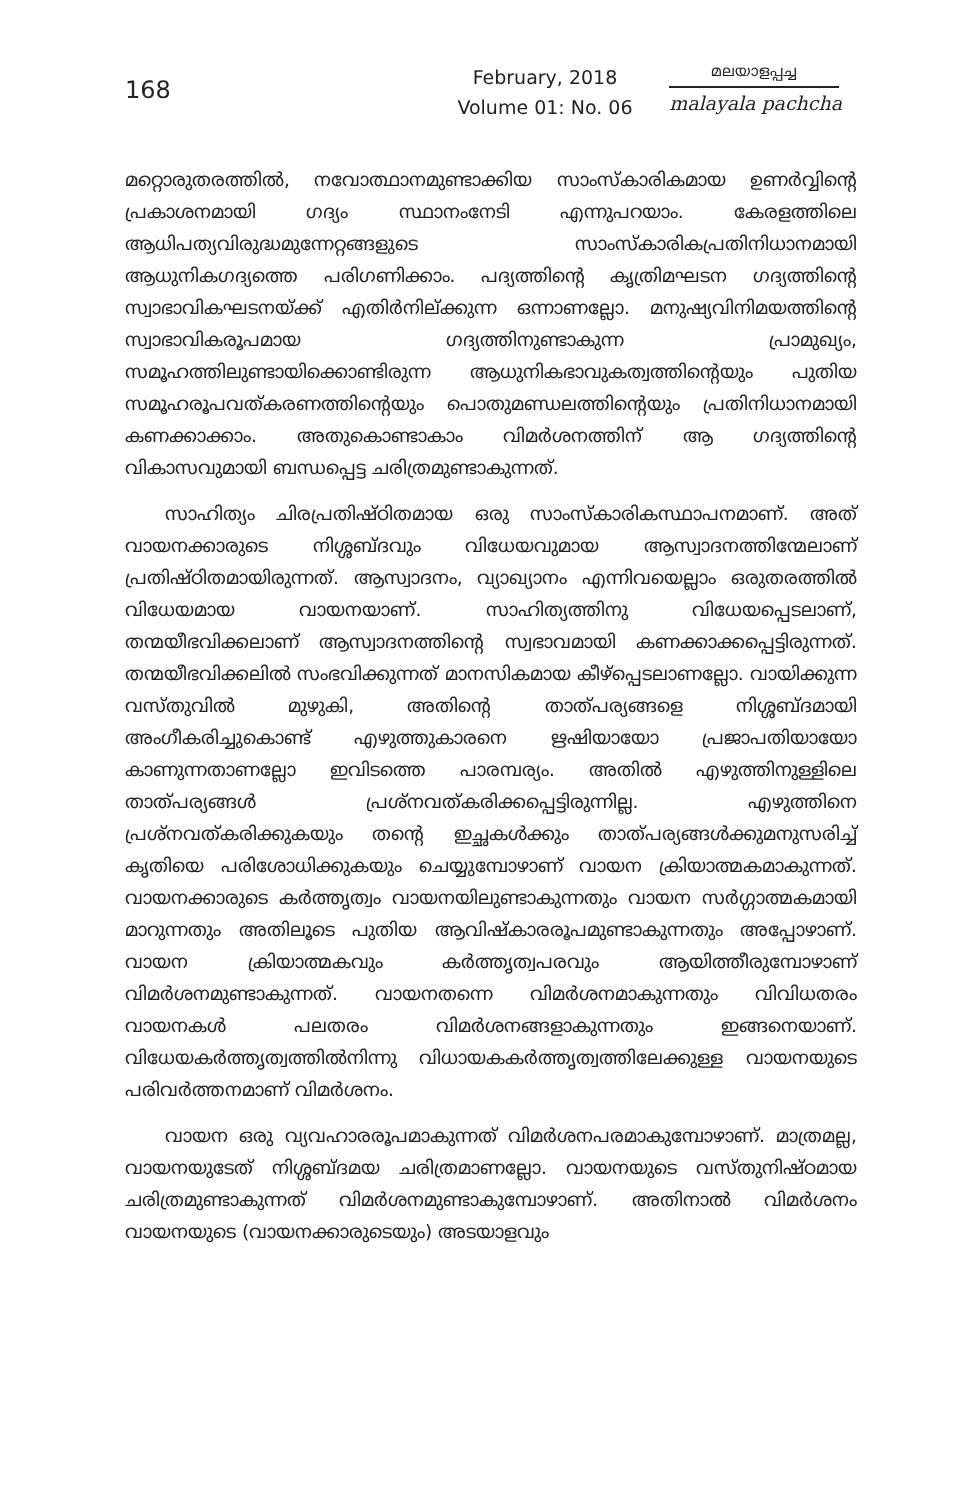168
February, 2018
Volume 01: No. 06
മലയാളപ്പച്ച
malayala pachcha
മറ്റൊരുതരത്തിൽ, നവോത്ഥാനമുണ്ടാക്കിയ സാംസ്കാരികമായ ഉണർവ്വിന്റെ പ്രകാശനമായി ഗദ്യം സ്ഥാനംനേടി എന്നുപറയാം. കേരളത്തിലെ ആധിപത്യവിരുദ്ധമുന്നേറ്റങ്ങളുടെ സാംസ്കാരികപ്രതിനിധാനമായി ആധുനികഗദ്യത്തെ പരിഗണിക്കാം. പദ്യത്തിന്റെ കൃത്രിമഘടന ഗദ്യത്തിന്റെ സ്വാഭാവികഘടനയ്ക്ക് എതിർനില്ക്കുന്ന ഒന്നാണല്ലോ. മനുഷ്യവിനിമയത്തിന്റെ സ്വാഭാവികരൂപമായ ഗദ്യത്തിനുണ്ടാകുന്ന പ്രാമുഖ്യം, സമൂഹത്തിലുണ്ടായിക്കൊണ്ടിരുന്ന ആധുനികഭാവുകത്വത്തിന്റെയും പുതിയ സമൂഹരൂപവത്കരണത്തിന്റെയും പൊതുമണ്ഡലത്തിന്റെയും പ്രതിനിധാനമായി കണക്കാക്കാം. അതുകൊണ്ടാകാം വിമർശനത്തിന് ആ ഗദ്യത്തിന്റെ വികാസവുമായി ബന്ധപ്പെട്ട ചരിത്രമുണ്ടാകുന്നത്.
സാഹിത്യം ചിരപ്രതിഷ്ഠിതമായ ഒരു സാംസ്കാരികസ്ഥാപനമാണ്. അത് വായനക്കാരുടെ നിശ്ശബ്ദവും വിധേയവുമായ ആസ്വാദനത്തിന്മേലാണ് പ്രതിഷ്ഠിതമായിരുന്നത്. ആസ്വാദനം, വ്യാഖ്യാനം എന്നിവയെല്ലാം ഒരുതരത്തിൽ വിധേയമായ വായനയാണ്. സാഹിത്യത്തിനു വിധേയപ്പെടലാണ്, തന്മയീഭവിക്കലാണ് ആസ്വാദനത്തിന്റെ സ്വഭാവമായി കണക്കാക്കപ്പെട്ടിരുന്നത്. തന്മയീഭവിക്കലിൽ സംഭവിക്കുന്നത് മാനസികമായ കീഴ്പ്പെടലാണല്ലോ. വായിക്കുന്ന വസ്തുവിൽ മുഴുകി, അതിന്റെ താത്പര്യങ്ങളെ നിശ്ശബ്ദമായി അംഗീകരിച്ചുകൊണ്ട് എഴുത്തുകാരനെ ഋഷിയായോ പ്രജാപതിയായോ കാണുന്നതാണല്ലോ ഇവിടത്തെ പാരമ്പര്യം. അതിൽ എഴുത്തിനുള്ളിലെ താത്പര്യങ്ങൾ പ്രശ്നവത്കരിക്കപ്പെട്ടിരുന്നില്ല. എഴുത്തിനെ പ്രശ്നവത്കരിക്കുകയും തന്റെ ഇച്ഛകൾക്കും താത്പര്യങ്ങൾക്കുമനുസരിച്ച് കൃതിയെ പരിശോധിക്കുകയും ചെയ്യുമ്പോഴാണ് വായന ക്രിയാത്മകമാകുന്നത്. വായനക്കാരുടെ കർത്തൃത്വം വായനയിലുണ്ടാകുന്നതും വായന സർഗ്ഗാത്മകമായി മാറുന്നതും അതിലൂടെ പുതിയ ആവിഷ്കാരരൂപമുണ്ടാകുന്നതും അപ്പോഴാണ്. വായന ക്രിയാത്മകവും കർത്തൃത്വപരവും ആയിത്തീരുമ്പോഴാണ് വിമർശനമുണ്ടാകുന്നത്. വായനതന്നെ വിമർശനമാകുന്നതും വിവിധതരം വായനകൾ പലതരം വിമർശനങ്ങളാകുന്നതും ഇങ്ങനെയാണ്. വിധേയകർത്തൃത്വത്തിൽനിന്നു വിധായകകർത്തൃത്വത്തിലേക്കുള്ള വായനയുടെ പരിവർത്തനമാണ് വിമർശനം.
വായന ഒരു വ്യവഹാരരൂപമാകുന്നത് വിമർശനപരമാകുമ്പോഴാണ്. മാത്രമല്ല, വായനയുടേത് നിശ്ശബ്ദമയ ചരിത്രമാണല്ലോ. വായനയുടെ വസ്തുനിഷ്ഠമായ ചരിത്രമുണ്ടാകുന്നത് വിമർശനമുണ്ടാകുമ്പോഴാണ്. അതിനാൽ വിമർശനം വായനയുടെ (വായനക്കാരുടെയും) അടയാളവും